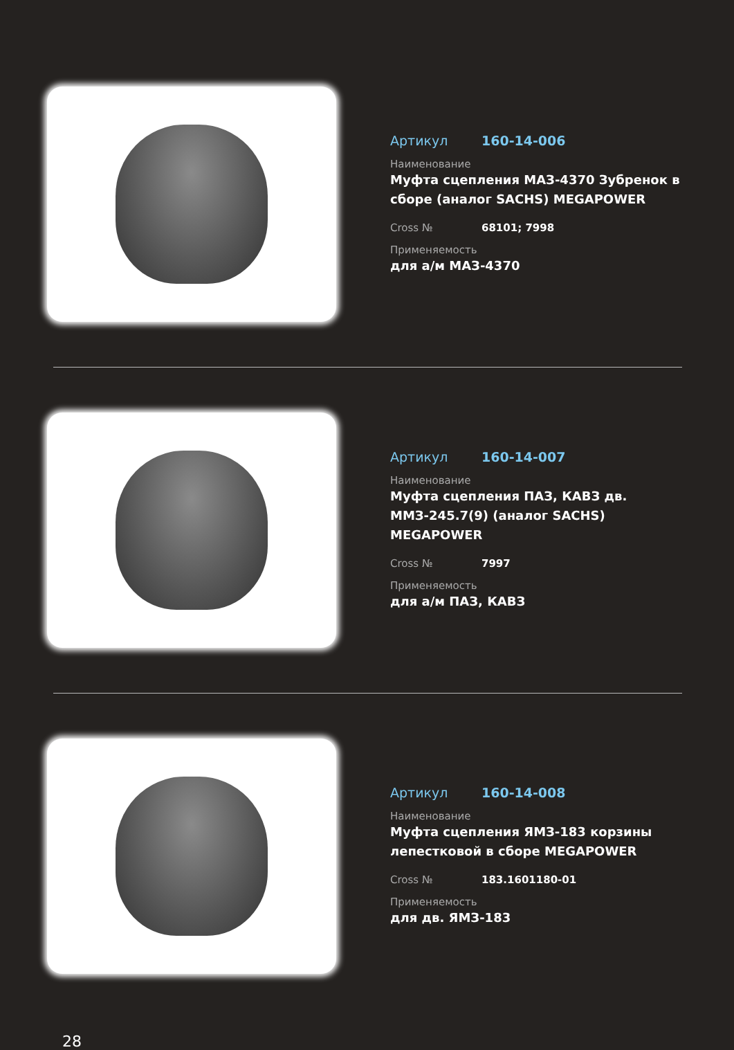Артикул 160-14-006
Наименование
Муфта сцепления МАЗ-4370 Зубренок в сборе (аналог SACHS) MEGAPOWER
Cross № 68101; 7998
Применяемость
для а/м МАЗ-4370
Артикул 160-14-007
Наименование
Муфта сцепления ПАЗ, КАВЗ дв. ММЗ-245.7(9) (аналог SACHS) MEGAPOWER
Cross № 7997
Применяемость
для а/м ПАЗ, КАВЗ
Артикул 160-14-008
Наименование
Муфта сцепления ЯМЗ-183 корзины лепестковой в сборе MEGAPOWER
Cross № 183.1601180-01
Применяемость
для дв. ЯМЗ-183
28